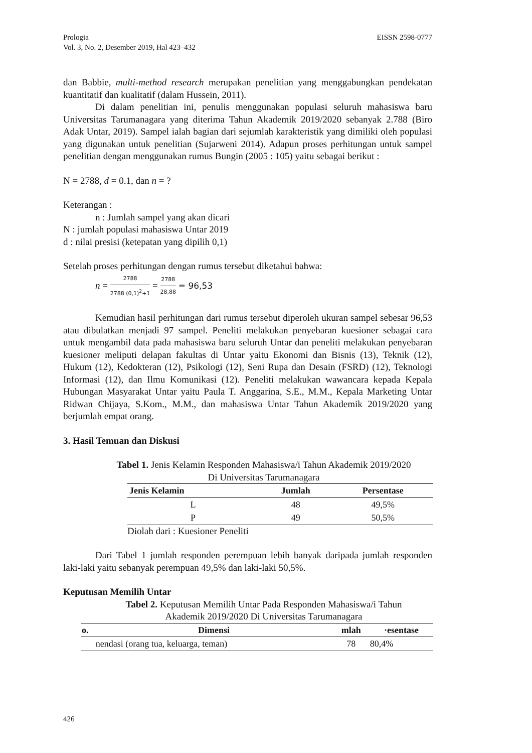EISSN 2598-0777 Prologia
Vol. 3, No. 2, Desember 2019, Hal 423–432
dan Babbie, multi-method research merupakan penelitian yang menggabungkan pendekatan kuantitatif dan kualitatif (dalam Hussein, 2011).
Di dalam penelitian ini, penulis menggunakan populasi seluruh mahasiswa baru Universitas Tarumanagara yang diterima Tahun Akademik 2019/2020 sebanyak 2.788 (Biro Adak Untar, 2019). Sampel ialah bagian dari sejumlah karakteristik yang dimiliki oleh populasi yang digunakan untuk penelitian (Sujarweni 2014). Adapun proses perhitungan untuk sampel penelitian dengan menggunakan rumus Bungin (2005 : 105) yaitu sebagai berikut :
N = 2788, d = 0.1, dan n = ?
Keterangan :
n : Jumlah sampel yang akan dicari
N : jumlah populasi mahasiswa Untar 2019
d : nilai presisi (ketepatan yang dipilih 0,1)
Setelah proses perhitungan dengan rumus tersebut diketahui bahwa:
n = 2788 2788 (0,1)<sup>2</sup>+1 = 2788 28,88 = 96,53
Kemudian hasil perhitungan dari rumus tersebut diperoleh ukuran sampel sebesar 96,53 atau dibulatkan menjadi 97 sampel. Peneliti melakukan penyebaran kuesioner sebagai cara untuk mengambil data pada mahasiswa baru seluruh Untar dan peneliti melakukan penyebaran kuesioner meliputi delapan fakultas di Untar yaitu Ekonomi dan Bisnis (13), Teknik (12), Hukum (12), Kedokteran (12), Psikologi (12), Seni Rupa dan Desain (FSRD) (12), Teknologi Informasi (12), dan Ilmu Komunikasi (12). Peneliti melakukan wawancara kepada Kepala Hubungan Masyarakat Untar yaitu Paula T. Anggarina, S.E., M.M., Kepala Marketing Untar Ridwan Chijaya, S.Kom., M.M., dan mahasiswa Untar Tahun Akademik 2019/2020 yang berjumlah empat orang.
3. Hasil Temuan dan Diskusi
Tabel 1. Jenis Kelamin Responden Mahasiswa/i Tahun Akademik 2019/2020
Di Universitas Tarumanagara
| Jenis Kelamin | Jumlah | Persentase |
| --- | --- | --- |
| L | 48 | 49,5% |
| P | 49 | 50,5% |
Diolah dari : Kuesioner Peneliti
Dari Tabel 1 jumlah responden perempuan lebih banyak daripada jumlah responden laki-laki yaitu sebanyak perempuan 49,5% dan laki-laki 50,5%.
Keputusan Memilih Untar
Tabel 2. Keputusan Memilih Untar Pada Responden Mahasiswa/i Tahun
Akademik 2019/2020 Di Universitas Tarumanagara
| o. | Dimensi | mlah | ·esentase |
| --- | --- | --- | --- |
| | nendasi (orang tua, keluarga, teman) | 78 | 80,4% |
426